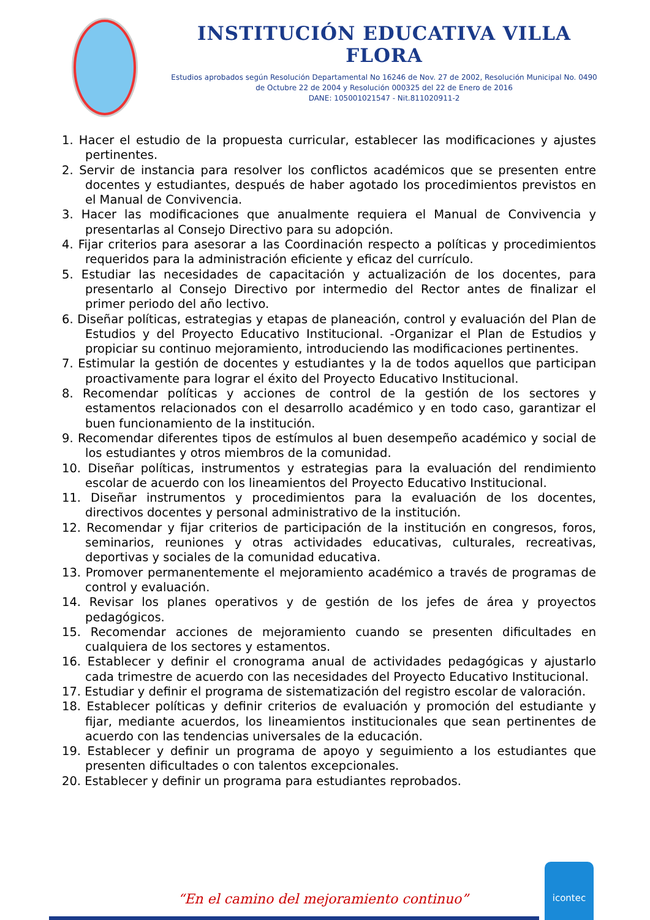INSTITUCIÓN EDUCATIVA VILLA FLORA
Estudios aprobados según Resolución Departamental No 16246 de Nov. 27 de 2002, Resolución Municipal No. 0490 de Octubre 22 de 2004 y Resolución 000325 del 22 de Enero de 2016
DANE: 105001021547 - Nit.811020911-2
1. Hacer el estudio de la propuesta curricular, establecer las modificaciones y ajustes pertinentes.
2. Servir de instancia para resolver los conflictos académicos que se presenten entre docentes y estudiantes, después de haber agotado los procedimientos previstos en el Manual de Convivencia.
3. Hacer las modificaciones que anualmente requiera el Manual de Convivencia y presentarlas al Consejo Directivo para su adopción.
4. Fijar criterios para asesorar a las Coordinación respecto a políticas y procedimientos requeridos para la administración eficiente y eficaz del currículo.
5. Estudiar las necesidades de capacitación y actualización de los docentes, para presentarlo al Consejo Directivo por intermedio del Rector antes de finalizar el primer periodo del año lectivo.
6. Diseñar políticas, estrategias y etapas de planeación, control y evaluación del Plan de Estudios y del Proyecto Educativo Institucional. -Organizar el Plan de Estudios y propiciar su continuo mejoramiento, introduciendo las modificaciones pertinentes.
7. Estimular la gestión de docentes y estudiantes y la de todos aquellos que participan proactivamente para lograr el éxito del Proyecto Educativo Institucional.
8. Recomendar políticas y acciones de control de la gestión de los sectores y estamentos relacionados con el desarrollo académico y en todo caso, garantizar el buen funcionamiento de la institución.
9. Recomendar diferentes tipos de estímulos al buen desempeño académico y social de los estudiantes y otros miembros de la comunidad.
10. Diseñar políticas, instrumentos y estrategias para la evaluación del rendimiento escolar de acuerdo con los lineamientos del Proyecto Educativo Institucional.
11. Diseñar instrumentos y procedimientos para la evaluación de los docentes, directivos docentes y personal administrativo de la institución.
12. Recomendar y fijar criterios de participación de la institución en congresos, foros, seminarios, reuniones y otras actividades educativas, culturales, recreativas, deportivas y sociales de la comunidad educativa.
13. Promover permanentemente el mejoramiento académico a través de programas de control y evaluación.
14. Revisar los planes operativos y de gestión de los jefes de área y proyectos pedagógicos.
15. Recomendar acciones de mejoramiento cuando se presenten dificultades en cualquiera de los sectores y estamentos.
16. Establecer y definir el cronograma anual de actividades pedagógicas y ajustarlo cada trimestre de acuerdo con las necesidades del Proyecto Educativo Institucional.
17. Estudiar y definir el programa de sistematización del registro escolar de valoración.
18. Establecer políticas y definir criterios de evaluación y promoción del estudiante y fijar, mediante acuerdos, los lineamientos institucionales que sean pertinentes de acuerdo con las tendencias universales de la educación.
19. Establecer y definir un programa de apoyo y seguimiento a los estudiantes que presenten dificultades o con talentos excepcionales.
20. Establecer y definir un programa para estudiantes reprobados.
“En el camino del mejoramiento continuo”
icontec